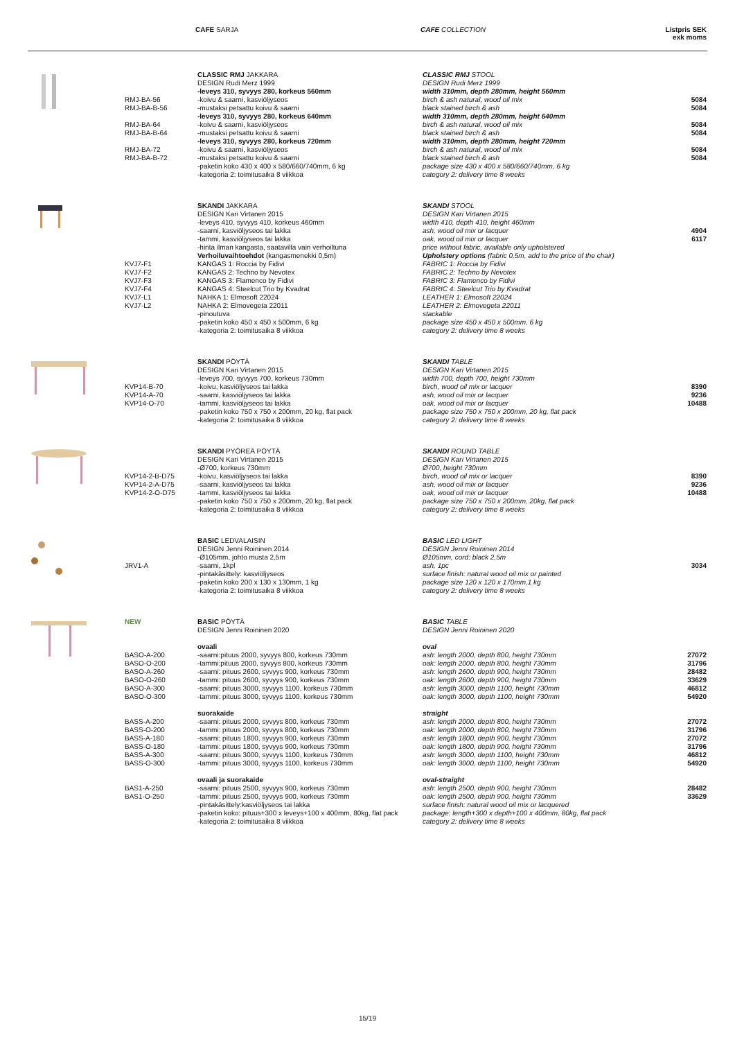CAFE SARJA CAFE COLLECTION Listpris SEK
exk moms
| | | CLASSIC RMJ JAKKARA | CLASSIC RMJ STOOL | |
| | | DESIGN Rudi Merz 1999 | DESIGN Rudi Merz 1999 | |
| | | -leveys 310, syvyys 280, korkeus 560mm | width 310mm, depth 280mm, height 560mm | |
| | RMJ-BA-56 | -koivu & saarni, kasviöljyseos | birch & ash natural, wood oil mix | 5084 |
| | RMJ-BA-B-56 | -mustaksi petsattu koivu & saarni | black stained birch & ash | 5084 |
| | | -leveys 310, syvyys 280, korkeus 640mm | width 310mm, depth 280mm, height 640mm | |
| | RMJ-BA-64 | -koivu & saarni, kasviöljyseos | birch & ash natural, wood oil mix | 5084 |
| | RMJ-BA-B-64 | -mustaksi petsattu koivu & saarni | black stained birch & ash | 5084 |
| | | -leveys 310, syvyys 280, korkeus 720mm | width 310mm, depth 280mm, height 720mm | |
| | RMJ-BA-72 | -koivu & saarni, kasviöljyseos | birch & ash natural, wood oil mix | 5084 |
| | RMJ-BA-B-72 | -mustaksi petsattu koivu & saarni | black stained birch & ash | 5084 |
| | | -paketin koko 430 x 400 x 580/660/740mm, 6 kg | package size 430 x 400 x 580/660/740mm, 6 kg | |
| | | -kategoria 2: toimitusaika 8 viikkoa | category 2: delivery time 8 weeks | |
| | | SKANDI JAKKARA | SKANDI STOOL | |
| | | DESIGN Kari Virtanen 2015 | DESIGN Kari Virtanen 2015 | |
| | | -leveys 410, syvyys 410, korkeus 460mm | width 410, depth 410, height 460mm | |
| | | -saarni, kasviöljyseos tai lakka | ash, wood oil mix or lacquer | 4904 |
| | | -tammi, kasviöljyseos tai lakka | oak, wood oil mix or lacquer | 6117 |
| | | -hinta ilman kangasta, saatavilla vain verhoiltuna | price without fabric, available only upholstered | |
| | | Verhoiluvaihtoehdot (kangasmenekki 0,5m) | Upholstery options (fabric 0,5m, add to the price of the chair) | |
| | KVJ7-F1 | KANGAS 1: Roccia by Fidivi | FABRIC 1: Roccia by Fidivi | |
| | KVJ7-F2 | KANGAS 2: Techno by Nevotex | FABRIC 2: Techno by Nevotex | |
| | KVJ7-F3 | KANGAS 3: Flamenco by Fidivi | FABRIC 3: Flamenco by Fidivi | |
| | KVJ7-F4 | KANGAS 4: Steelcut Trio by Kvadrat | FABRIC 4: Steelcut Trio by Kvadrat | |
| | KVJ7-L1 | NAHKA 1: Elmosoft 22024 | LEATHER 1: Elmosoft 22024 | |
| | KVJ7-L2 | NAHKA 2: Elmovegeta 22011 | LEATHER 2: Elmovegeta 22011 | |
| | | -pinoutuva | stackable | |
| | | -paketin koko 450 x 450 x 500mm, 6 kg | package size 450 x 450 x 500mm, 6 kg | |
| | | -kategoria 2: toimitusaika 8 viikkoa | category 2: delivery time 8 weeks | |
| | | SKANDI PÖYTÄ | SKANDI TABLE | |
| | | DESIGN Kari Virtanen 2015 | DESIGN Kari Virtanen 2015 | |
| | | -leveys 700, syvyys 700, korkeus 730mm | width 700, depth 700, height 730mm | |
| | KVP14-B-70 | -koivu, kasviöljyseos tai lakka | birch, wood oil mix or lacquer | 8390 |
| | KVP14-A-70 | -saarni, kasviöljyseos tai lakka | ash, wood oil mix or lacquer | 9236 |
| | KVP14-O-70 | -tammi, kasviöljyseos tai lakka | oak, wood oil mix or lacquer | 10488 |
| | | -paketin koko 750 x 750 x 200mm, 20 kg, flat pack | package size 750 x 750 x 200mm, 20 kg, flat pack | |
| | | -kategoria 2: toimitusaika 8 viikkoa | category 2: delivery time 8 weeks | |
| | | SKANDI PYÖREÄ PÖYTÄ | SKANDI ROUND TABLE | |
| | | DESIGN Kari Virtanen 2015 | DESIGN Kari Virtanen 2015 | |
| | | -Ø700, korkeus 730mm | Ø700, height 730mm | |
| | KVP14-2-B-D75 | -koivu, kasviöljyseos tai lakka | birch, wood oil mix or lacquer | 8390 |
| | KVP14-2-A-D75 | -saarni, kasviöljyseos tai lakka | ash, wood oil mix or lacquer | 9236 |
| | KVP14-2-O-D75 | -tammi, kasviöljyseos tai lakka | oak, wood oil mix or lacquer | 10488 |
| | | -paketin koko 750 x 750 x 200mm, 20 kg, flat pack | package size 750 x 750 x 200mm, 20kg, flat pack | |
| | | -kategoria 2: toimitusaika 8 viikkoa | category 2: delivery time 8 weeks | |
| | | BASIC LEDVALAISIN | BASIC LED LIGHT | |
| | | DESIGN Jenni Roininen 2014 | DESIGN Jenni Roininen 2014 | |
| | | -Ø105mm, johto musta 2,5m | Ø105mm, cord: black 2,5m | |
| | JRV1-A | -saarni, 1kpl | ash, 1pc | 3034 |
| | | -pintakäsittely: kasviöljyseos | surface finish: natural wood oil mix or painted | |
| | | -paketin koko 200 x 130 x 130mm, 1 kg | package size 120 x 120 x 170mm,1 kg | |
| | | -kategoria 2: toimitusaika 8 viikkoa | category 2: delivery time 8 weeks | |
| | NEW | BASIC PÖYTÄ | BASIC TABLE | |
| | | DESIGN Jenni Roininen 2020 | DESIGN Jenni Roininen 2020 | |
| | | ovaali | oval | |
| | BASO-A-200 | -saarni:pituus 2000, syvyys 800, korkeus 730mm | ash: length 2000, depth 800, height 730mm | 27072 |
| | BASO-O-200 | -tammi:pituus 2000, syvyys 800, korkeus 730mm | oak: length 2000, depth 800, height 730mm | 31796 |
| | BASO-A-260 | -saarni: pituus 2600, syvyys 900, korkeus 730mm | ash: length 2600, depth 900, height 730mm | 28482 |
| | BASO-O-260 | -tammi: pituus 2600, syvyys 900, korkeus 730mm | oak: length 2600, depth 900, height 730mm | 33629 |
| | BASO-A-300 | -saarni: pituus 3000, syvyys 1100, korkeus 730mm | ash: length 3000, depth 1100, height 730mm | 46812 |
| | BASO-O-300 | -tammi: pituus 3000, syvyys 1100, korkeus 730mm | oak: length 3000, depth 1100, height 730mm | 54920 |
| | | suorakaide | straight | |
| | BASS-A-200 | -saarni: pituus 2000, syvyys 800, korkeus 730mm | ash: length 2000, depth 800, height 730mm | 27072 |
| | BASS-O-200 | -tammi: pituus 2000, syvyys 800, korkeus 730mm | oak: length 2000, depth 800, height 730mm | 31796 |
| | BASS-A-180 | -saarni: pituus 1800, syvyys 900, korkeus 730mm | ash: length 1800, depth 900, height 730mm | 27072 |
| | BASS-O-180 | -tammi: pituus 1800, syvyys 900, korkeus 730mm | oak: length 1800, depth 900, height 730mm | 31796 |
| | BASS-A-300 | -saarni: pituus 3000, syvyys 1100, korkeus 730mm | ash: length 3000, depth 1100, height 730mm | 46812 |
| | BASS-O-300 | -tammi: pituus 3000, syvyys 1100, korkeus 730mm | oak: length 3000, depth 1100, height 730mm | 54920 |
| | | ovaali ja suorakaide | oval-straight | |
| | BAS1-A-250 | -saarni: pituus 2500, syvyys 900, korkeus 730mm | ash: length 2500, depth 900, height 730mm | 28482 |
| | BAS1-O-250 | -tammi: pituus 2500, syvyys 900, korkeus 730mm | oak: length 2500, depth 900, height 730mm | 33629 |
| | | -pintakäsittely:kasviöljyseos tai lakka | surface finish: natural wood oil mix or lacquered | |
| | | -paketin koko: pituus+300 x leveys+100 x 400mm, 80kg, flat pack | package: length+300 x depth+100 x 400mm, 80kg, flat pack | |
| | | -kategoria 2: toimitusaika 8 viikkoa | category 2: delivery time 8 weeks | |
15/19